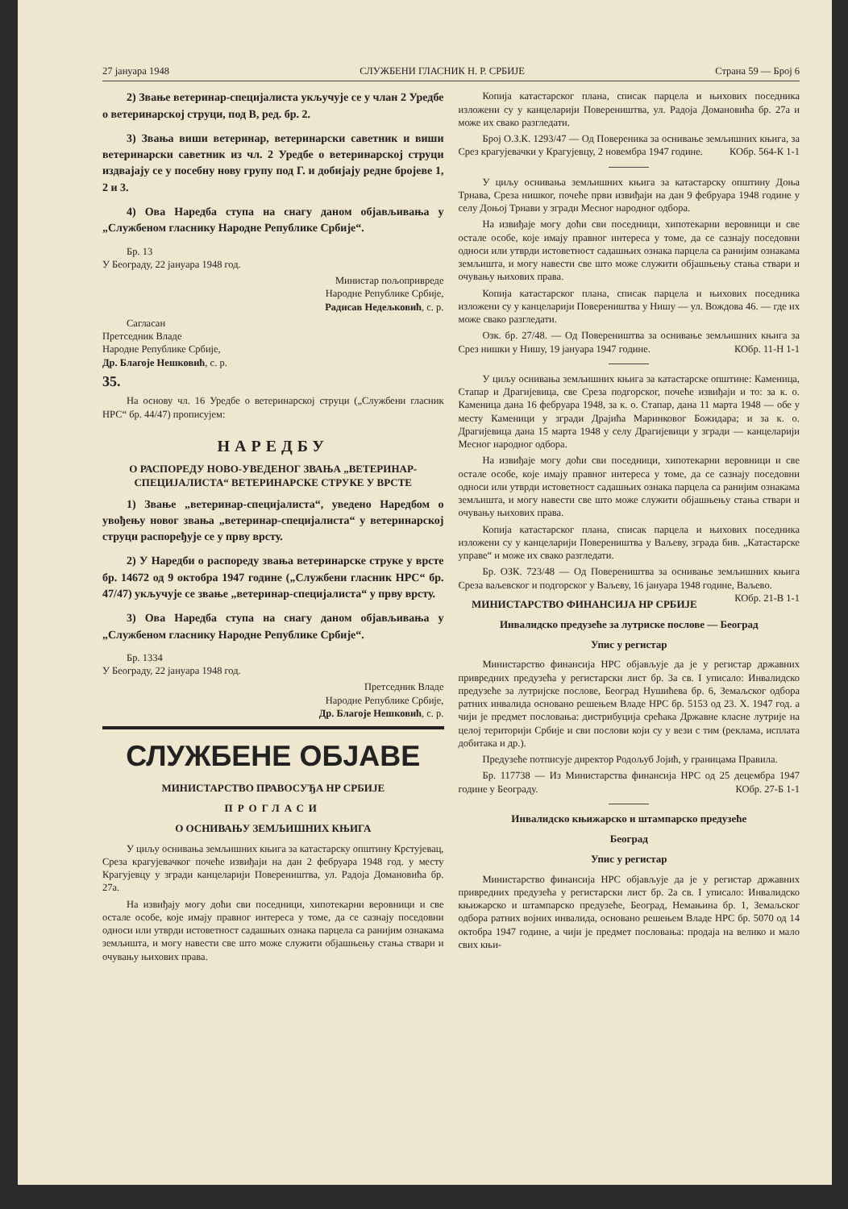27 јануара 1948 СЛУЖБЕНИ ГЛАСНИК Н. Р. СРБИЈЕ Страна 59 — Број 6
2) Звање ветеринар-специјалиста укључује се у члан 2 Уредбе о ветеринарској струци, под В, ред. бр. 2.
3) Звања виши ветеринар, ветеринарски саветник и виши ветеринарски саветник из чл. 2 Уредбе о ветеринарској струци издвајају се у посебну нову групу под Г. и добијају редне бројеве 1, 2 и 3.
4) Ова Наредба ступа на снагу даном објављивања у „Службеном гласнику Народне Републике Србије“.
Бр. 13
У Београду, 22 јануара 1948 год.
Министар пољопривреде
Народне Републике Србије,
Радисав Недељковић, с. р.
Сагласан
Претседник Владе
Народне Републике Србије,
Др. Благоје Нешковић, с. р.
35.
На основу чл. 16 Уредбе о ветеринарској струци („Службени гласник НРС“ бр. 44/47) прописујем:
НАРЕДБУ
О РАСПОРЕДУ НОВО-УВЕДЕНОГ ЗВАЊА „ВЕТЕРИНАР-СПЕЦИЈАЛИСТА“ ВЕТЕРИНАРСКЕ СТРУКЕ У ВРСТЕ
1) Звање „ветеринар-специјалиста“, уведено Наредбом о увођењу новог звања „ветеринар-специјалиста“ у ветеринарској струци распоређује се у прву врсту.
2) У Наредби о распореду звања ветеринарске струке у врсте бр. 14672 од 9 октобра 1947 године („Службени гласник НРС“ бр. 47/47) укључује се звање „ветеринар-специјалиста“ у прву врсту.
3) Ова Наредба ступа на снагу даном објављивања у „Службеном гласнику Народне Републике Србије“.
Бр. 1334
У Београду, 22 јануара 1948 год.
Претседник Владе
Народне Републике Србије,
Др. Благоје Нешковић, с. р.
СЛУЖБЕНЕ ОБЈАВЕ
МИНИСТАРСТВО ПРАВОСУЂА НР СРБИЈЕ
ПРОГЛАСИ
О ОСНИВАЊУ ЗЕМЉИШНИХ КЊИГА
У циљу оснивања земљишних књига за катастарску општину Крстујевац, Среза крагујевачког почеће извиђаји на дан 2 фебруара 1948 год. у месту Крагујевцу у згради канцеларији Повереништва, ул. Радоја Домановића бр. 27а.
На извиђају могу доћи сви поседници, хипотекарни веровници и све остале особе, које имају правног интереса у томе, да се сазнају поседовни односи или утврди истоветност садашњих ознака парцела са ранијим ознакама земљишта, и могу навести све што може служити објашњењу стања ствари и очувању њихових права.
Копија катастарског плана, списак парцела и њихових поседника изложени су у канцеларији Повереништва, ул. Радоја Домановића бр. 27а и може их свако разгледати.
Број О.З.К. 1293/47 — Од Повереника за оснивање земљишних књига, за Срез крагујевачки у Крагујевцу, 2 новембра 1947 године. КОбр. 564-К 1-1
У циљу оснивања земљишних књига за катастарску општину Доња Трнава, Среза нишког, почеће први извиђаји на дан 9 фебруара 1948 године у селу Доњој Трнави у згради Месног народног одбора.
На извиђаје могу доћи сви поседници, хипотекарни веровници и све остале особе, које имају правног интереса у томе, да се сазнају поседовни односи или утврди истоветност садашњих ознака парцела са ранијим ознакама земљишта, и могу навести све што може служити објашњењу стања ствари и очувању њихових права.
Копија катастарског плана, списак парцела и њихових поседника изложени су у канцеларији Повереништва у Нишу — ул. Вождова 46. — где их може свако разгледати.
Озк. бр. 27/48. — Од Повереништва за оснивање земљишних књига за Срез нишки у Нишу, 19 јануара 1947 године. КОбр. 11-Н 1-1
У циљу оснивања земљишних књига за катастарске општине: Каменица, Стапар и Драгијевица, све Среза подгорског, почеће извиђаји и то: за к. о. Каменица дана 16 фебруара 1948, за к. о. Стапар, дана 11 марта 1948 — обе у месту Каменици у згради Драјића Маринковог Божидара; и за к. о. Драгијевица дана 15 марта 1948 у селу Драгијевици у згради — канцеларији Месног народног одбора.
На извиђаје могу доћи сви поседници, хипотекарни веровници и све остале особе, које имају правног интереса у томе, да се сазнају поседовни односи или утврди истоветност садашњих ознака парцела са ранијим ознакама земљишта, и могу навести све што може служити објашњењу стања ствари и очувању њихових права.
Копија катастарског плана, списак парцела и њихових поседника изложени су у канцеларији Повереништва у Ваљеву, зграда бив. „Катастарске управе“ и може их свако разгледати.
Бр. ОЗК. 723/48 — Од Повереништва за оснивање земљишних књига Среза ваљевског и подгорског у Ваљеву, 16 јануара 1948 године, Ваљево. КОбр. 21-В 1-1
МИНИСТАРСТВО ФИНАНСИЈА НР СРБИЈЕ
Инвалидско предузеће за лутриске послове — Београд
Упис у регистар
Министарство финансија НРС објављује да је у регистар државних привредних предузећа у регистарски лист бр. 3а св. I уписало: Инвалидско предузеће за лутријске послове, Београд Нушићева бр. 6, Земаљског одбора ратних инвалида основано решењем Владе НРС бр. 5153 од 23. X. 1947 год. а чији је предмет пословања: дистрибуција срећака Државне класне лутрије на целој територији Србије и сви послови који су у вези с тим (реклама, исплата добитака и др.).
Предузеће потписује директор Родољуб Јојић, у границама Правила.
Бр. 117738 — Из Министарства финансија НРС од 25 децембра 1947 године у Београду. КОбр. 27-Б 1-1
Инвалидско књижарско и штампарско предузеће
Београд
Упис у регистар
Министарство финансија НРС објављује да је у регистар државних привредних предузећа у регистарски лист бр. 2а св. I уписало: Инвалидско књижарско и штампарско предузеће, Београд, Немањина бр. 1, Земаљског одбора ратних војних инвалида, основано решењем Владе НРС бр. 5070 од 14 октобра 1947 године, а чији је предмет пословања: продаја на велико и мало свих књи-